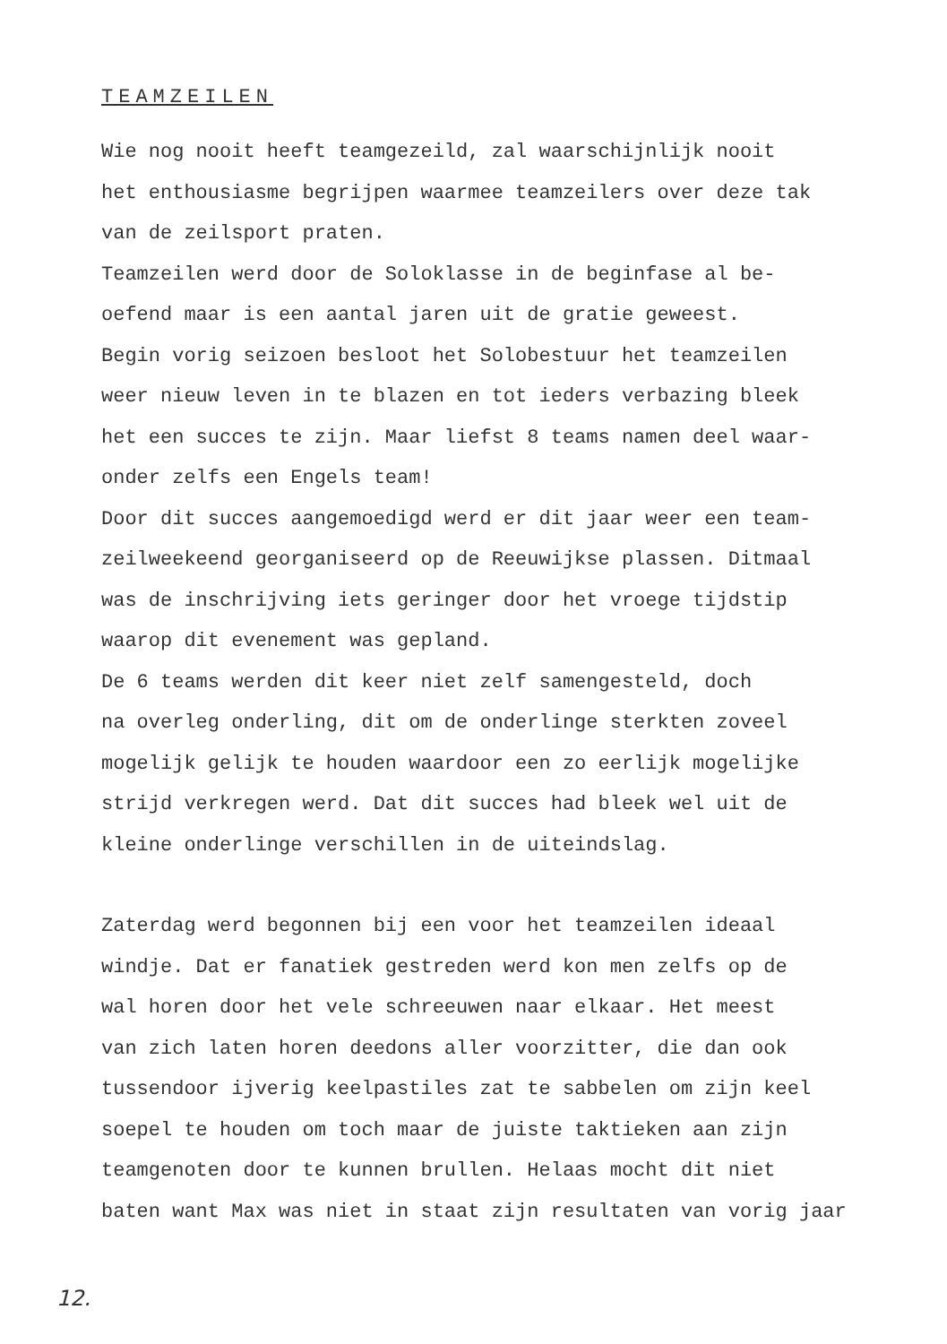TEAMZEILEN
Wie nog nooit heeft teamgezeild, zal waarschijnlijk nooit
het enthousiasme begrijpen waarmee teamzeilers over deze tak
van de zeilsport praten.
Teamzeilen werd door de Soloklasse in de beginfase al be-
oefend maar is een aantal jaren uit de gratie geweest.
Begin vorig seizoen besloot het Solobestuur het teamzeilen
weer nieuw leven in te blazen en tot ieders verbazing bleek
het een succes te zijn. Maar liefst 8 teams namen deel waar-
onder zelfs een Engels team!
Door dit succes aangemoedigd werd er dit jaar weer een team-
zeilweekeend georganiseerd op de Reeuwijkse plassen. Ditmaal
was de inschrijving iets geringer door het vroege tijdstip
waarop dit evenement was gepland.
De 6 teams werden dit keer niet zelf samengesteld, doch
na overleg onderling, dit om de onderlinge sterkten zoveel
mogelijk gelijk te houden waardoor een zo eerlijk mogelijke
strijd verkregen werd. Dat dit succes had bleek wel uit de
kleine onderlinge verschillen in de uiteindslag.
Zaterdag werd begonnen bij een voor het teamzeilen ideaal
windje. Dat er fanatiek gestreden werd kon men zelfs op de
wal horen door het vele schreeuwen naar elkaar. Het meest
van zich laten horen deedons aller voorzitter, die dan ook
tussendoor ijverig keelpastiles zat te sabbelen om zijn keel
soepel te houden om toch maar de juiste taktieken aan zijn
teamgenoten door te kunnen brullen. Helaas mocht dit niet
baten want Max was niet in staat zijn resultaten van vorig jaar
12.